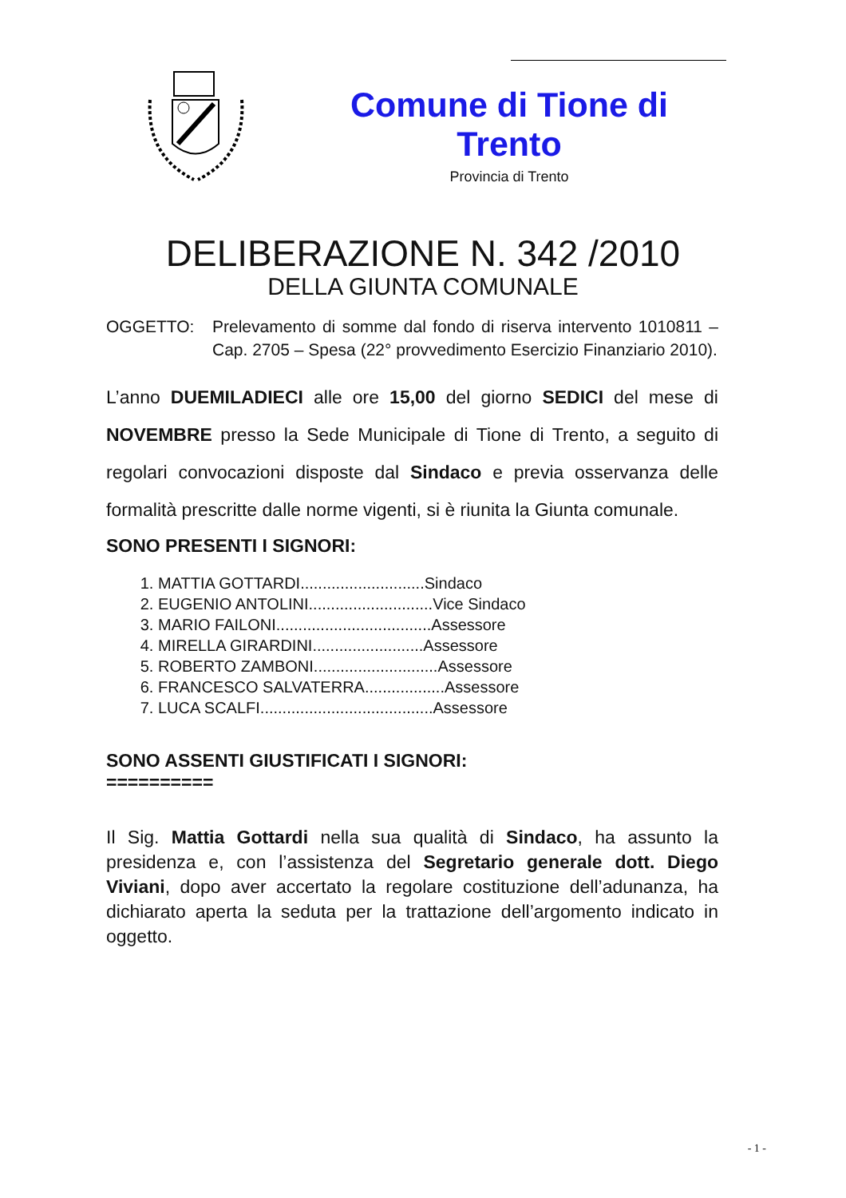Comune di Tione di Trento
Provincia di Trento
DELIBERAZIONE N. 342 /2010
DELLA GIUNTA COMUNALE
OGGETTO: Prelevamento di somme dal fondo di riserva intervento 1010811 – Cap. 2705 – Spesa (22° provvedimento Esercizio Finanziario 2010).
L’anno DUEMILADIECI alle ore 15,00 del giorno SEDICI del mese di NOVEMBRE presso la Sede Municipale di Tione di Trento, a seguito di regolari convocazioni disposte dal Sindaco e previa osservanza delle formalità prescritte dalle norme vigenti, si è riunita la Giunta comunale.
SONO PRESENTI I SIGNORI:
1. MATTIA GOTTARDI............................Sindaco
2. EUGENIO ANTOLINI............................Vice Sindaco
3. MARIO FAILONI...................................Assessore
4. MIRELLA GIRARDINI.........................Assessore
5. ROBERTO ZAMBONI............................Assessore
6. FRANCESCO SALVATERRA..................Assessore
7. LUCA SCALFI.......................................Assessore
SONO ASSENTI GIUSTIFICATI I SIGNORI:
==========
Il Sig. Mattia Gottardi nella sua qualità di Sindaco, ha assunto la presidenza e, con l’assistenza del Segretario generale dott. Diego Viviani, dopo aver accertato la regolare costituzione dell’adunanza, ha dichiarato aperta la seduta per la trattazione dell’argomento indicato in oggetto.
- 1 -